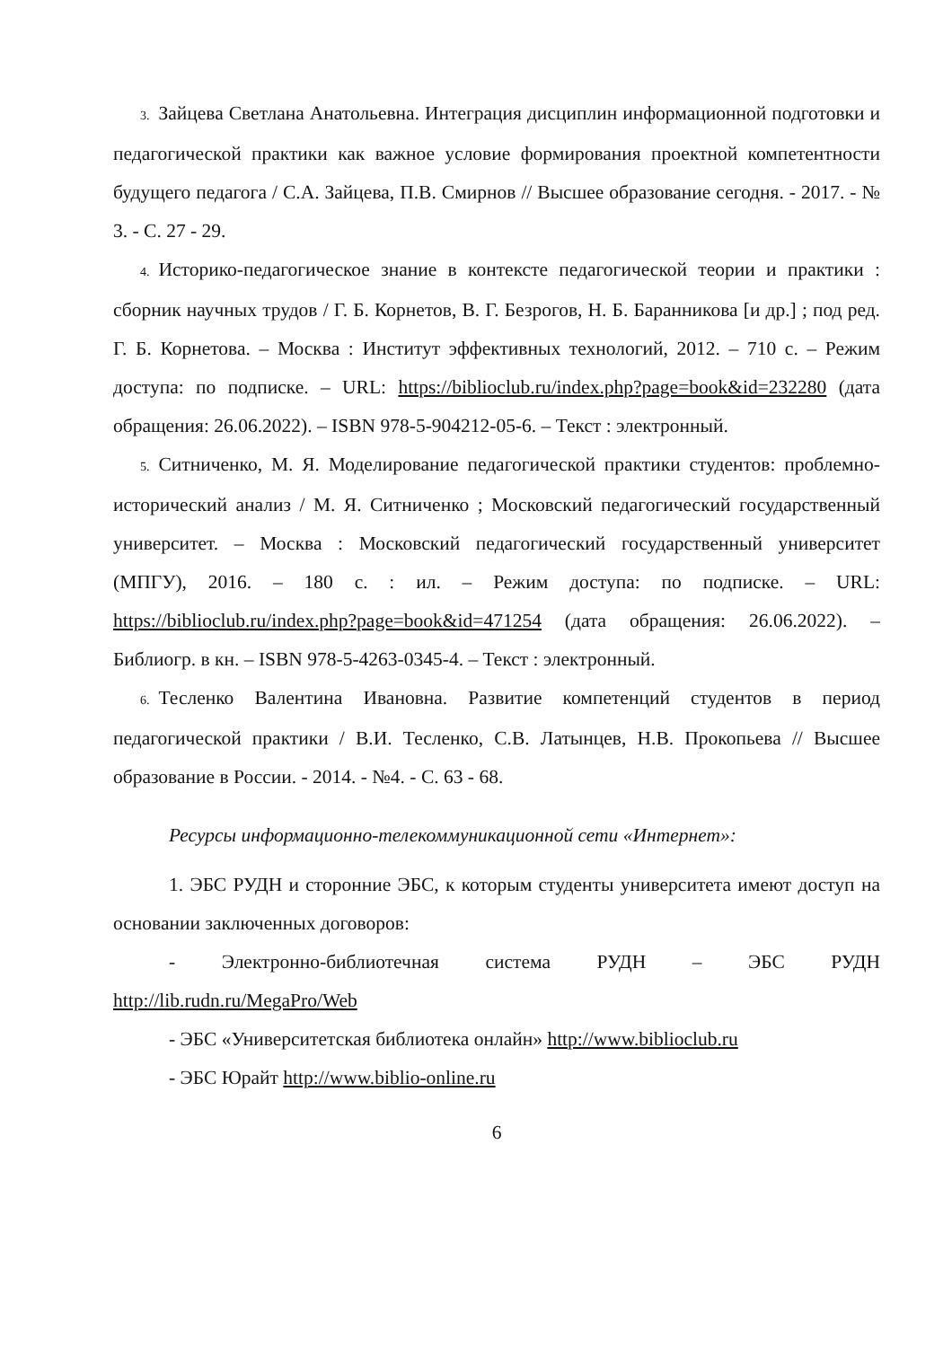3. Зайцева Светлана Анатольевна. Интеграция дисциплин информационной подготовки и педагогической практики как важное условие формирования проектной компетентности будущего педагога / С.А. Зайцева, П.В. Смирнов // Высшее образование сегодня. - 2017. - № 3. - С. 27 - 29.
4. Историко-педагогическое знание в контексте педагогической теории и практики : сборник научных трудов / Г. Б. Корнетов, В. Г. Безрогов, Н. Б. Баранникова [и др.] ; под ред. Г. Б. Корнетова. – Москва : Институт эффективных технологий, 2012. – 710 с. – Режим доступа: по подписке. – URL: https://biblioclub.ru/index.php?page=book&id=232280 (дата обращения: 26.06.2022). – ISBN 978-5-904212-05-6. – Текст : электронный.
5. Ситниченко, М. Я. Моделирование педагогической практики студентов: проблемно-исторический анализ / М. Я. Ситниченко ; Московский педагогический государственный университет. – Москва : Московский педагогический государственный университет (МПГУ), 2016. – 180 с. : ил. – Режим доступа: по подписке. – URL: https://biblioclub.ru/index.php?page=book&id=471254 (дата обращения: 26.06.2022). – Библиогр. в кн. – ISBN 978-5-4263-0345-4. – Текст : электронный.
6. Тесленко Валентина Ивановна. Развитие компетенций студентов в период педагогической практики / В.И. Тесленко, С.В. Латынцев, Н.В. Прокопьева // Высшее образование в России. - 2014. - №4. - С. 63 - 68.
Ресурсы информационно-телекоммуникационной сети «Интернет»:
1. ЭБС РУДН и сторонние ЭБС, к которым студенты университета имеют доступ на основании заключенных договоров:
- Электронно-библиотечная система РУДН – ЭБС РУДН http://lib.rudn.ru/MegaPro/Web
- ЭБС «Университетская библиотека онлайн» http://www.biblioclub.ru
- ЭБС Юрайт http://www.biblio-online.ru
6